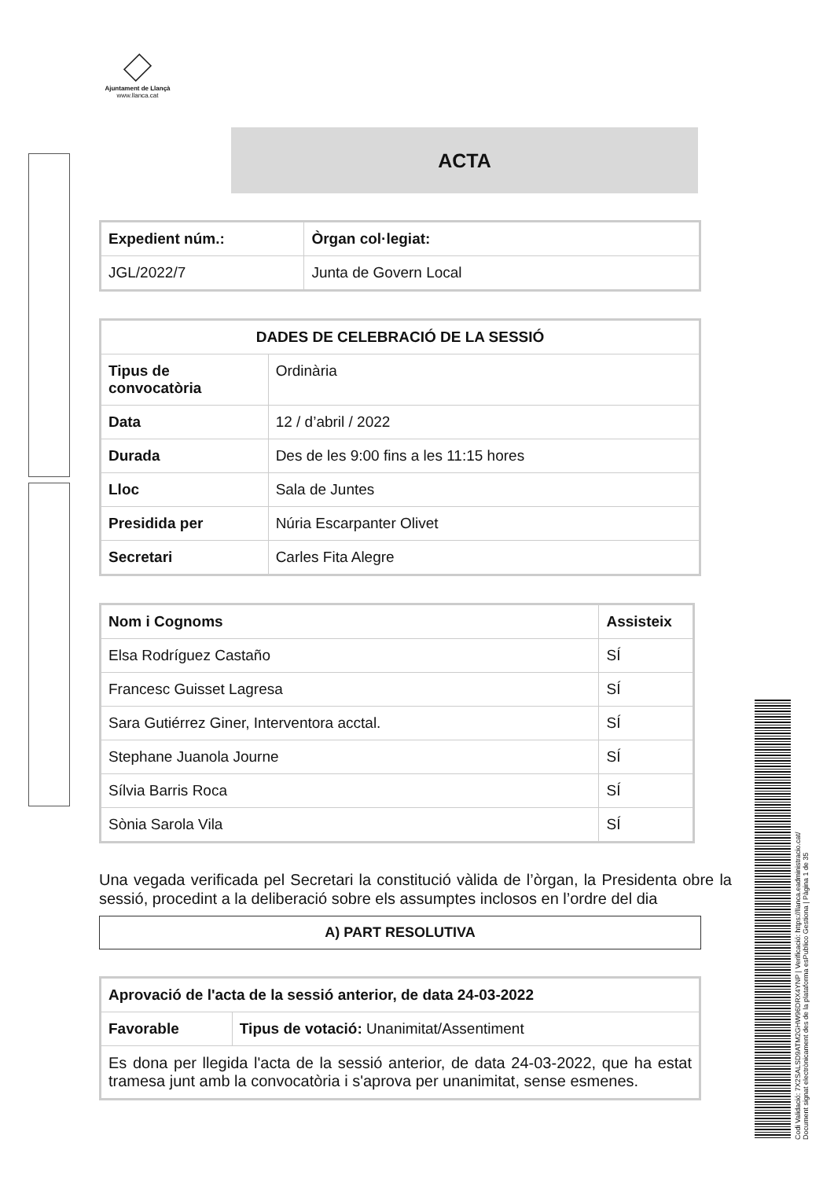Ajuntament de Llançà
www.llanca.cat
ACTA
| Expedient núm.: | Òrgan col·legiat: |
| --- | --- |
| JGL/2022/7 | Junta de Govern Local |
| DADES DE CELEBRACIÓ DE LA SESSIÓ | |
| --- | --- |
| Tipus de convocatòria | Ordinària |
| Data | 12 / d’abril / 2022 |
| Durada | Des de les 9:00 fins a les 11:15 hores |
| Lloc | Sala de Juntes |
| Presidida per | Núria Escarpanter Olivet |
| Secretari | Carles Fita Alegre |
| Nom i Cognoms | Assisteix |
| --- | --- |
| Elsa Rodríguez Castaño | SÍ |
| Francesc Guisset Lagresa | SÍ |
| Sara Gutiérrez Giner, Interventora acctal. | SÍ |
| Stephane Juanola Journe | SÍ |
| Sílvia Barris Roca | SÍ |
| Sònia Sarola Vila | SÍ |
Una vegada verificada pel Secretari la constitució vàlida de l’òrgan, la Presidenta obre la sessió, procedint a la deliberació sobre els assumptes inclosos en l’ordre del dia
A) PART RESOLUTIVA
| Aprovació de l'acta de la sessió anterior, de data 24-03-2022 | |
| --- | --- |
| Favorable | Tipus de votació: Unanimitat/Assentiment |
| Es dona per llegida l'acta de la sessió anterior, de data 24-03-2022, que ha estat tramesa junt amb la convocatòria i s'aprova per unanimitat, sense esmenes. | |
Codi Validació: 7X2SALSD9ATM2GHW96DRX4YNP | Verificació: https://llanca.eadministracio.cat/
Document signat electrònicament des de la plataforma esPublico Gestiona | Pàgina 1 de 35